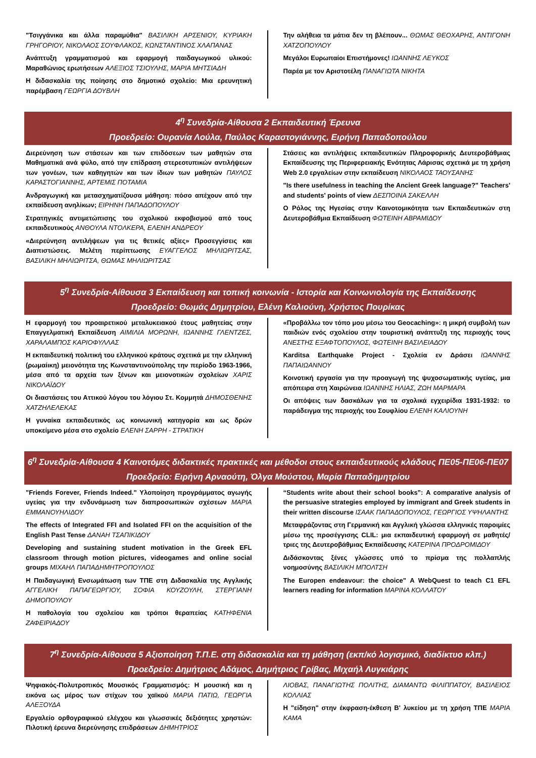"Τσιγγάνικα και άλλα παραμύθια" ΒΑΣΙΛΙΚΗ ΑΡΣΕΝΙΟΥ, ΚΥΡΙΑΚΗ ΓΡΗΓΟΡΙΟΥ, ΝΙΚΟΛΑΟΣ ΣΟΥΦΛΑΚΟΣ, ΚΩΝΣΤΑΝΤΙΝΟΣ ΧΛΑΠΑΝΑΣ
Ανάπτυξη γραμματισμού και εφαρμογή παιδαγωγικού υλικού: Μαραθώνιος ερωτήσεων ΑΛΕΞΙΟΣ ΤΣΙΟΥΛΗΣ, ΜΑΡΙΑ ΜΗΤΣΙΑΔΗ
Η διδασκαλία της ποίησης στο δημοτικό σχολείο: Μια ερευνητική παρέμβαση ΓΕΩΡΓΙΑ ΔΟΥΒΛΗ
Την αλήθεια τα μάτια δεν τη βλέπουν... ΘΩΜΑΣ ΘΕΟΧΑΡΗΣ, ΑΝΤΙΓΟΝΗ ΧΑΤΖΟΠΟΥΛΟΥ
Μεγάλοι Ευρωπαίοι Επιστήμονες! ΙΩΑΝΝΗΣ ΛΕΥΚΟΣ
Παρέα με τον Αριστοτέλη ΠΑΝΑΓΙΩΤΑ ΝΙΚΗΤΑ
4<sup>η</sup> Συνεδρία-Αίθουσα 2 Εκπαιδευτική Έρευνα
Προεδρείο: Ουρανία Λούλα, Παύλος Καραστογιάννης, Ειρήνη Παπαδοπούλου
Διερεύνηση των στάσεων και των επιδόσεων των μαθητών στα Μαθηματικά ανά φύλο, από την επίδραση στερεοτυπικών αντιλήψεων των γονέων, των καθηγητών και των ίδιων των μαθητών ΠΑΥΛΟΣ ΚΑΡΑΣΤΟΓΙΑΝΝΗΣ, ΑΡΤΕΜΙΣ ΠΟΤΑΜΙΑ
Ανδραγωγική και μετασχηματίζουσα μάθηση: πόσο απέχουν από την εκπαίδευση ανηλίκων; ΕΙΡΗΝΗ ΠΑΠΑΔΟΠΟΥΛΟΥ
Στρατηγικές αντιμετώπισης του σχολικού εκφοβισμού από τους εκπαιδευτικούς ΑΝΘΟΥΛΑ ΝΤΟΛΚΕΡΑ, ΕΛΕΝΗ ΑΝΔΡΕΟΥ
«Διερεύνηση αντιλήψεων για τις θετικές αξίες» Προσεγγίσεις και Διαπιστώσεις. Μελέτη περίπτωσης ΕΥΑΓΓΕΛΟΣ ΜΗΛΙΩΡΙΤΣΑΣ, ΒΑΣΙΛΙΚΗ ΜΗΛΙΩΡΙΤΣΑ, ΘΩΜΑΣ ΜΗΛΙΩΡΙΤΣΑΣ
Στάσεις και αντιλήψεις εκπαιδευτικών Πληροφορικής Δευτεροβάθμιας Εκπαίδευσης της Περιφερειακής Ενότητας Λάρισας σχετικά με τη χρήση Web 2.0 εργαλείων στην εκπαίδευση ΝΙΚΟΛΑΟΣ ΤΑΟΥΣΑΝΗΣ
"Is there usefulness in teaching the Ancient Greek language?" Teachers' and students' points of view ΔΕΣΠΟΙΝΑ ΣΑΚΕΛΛΗ
Ο Ρόλος της Ηγεσίας στην Καινοτομικότητα των Εκπαιδευτικών στη Δευτεροβάθμια Εκπαίδευση ΦΩΤΕΙΝΗ ΑΒΡΑΜΙΔΟΥ
5<sup>η</sup> Συνεδρία-Αίθουσα 3 Εκπαίδευση και τοπική κοινωνία - Ιστορία και Κοινωνιολογία της Εκπαίδευσης
Προεδρείο: Θωμάς Δημητρίου, Ελένη Καλιούνη, Χρήστος Πουρίκας
Η εφαρμογή του προαιρετικού μεταλυκειακού έτους μαθητείας στην Επαγγελματική Εκπαίδευση ΑΙΜΙΛΙΑ ΜΟΡΩΝΗ, ΙΩΑΝΝΗΣ ΓΛΕΝΤΖΕΣ, ΧΑΡΑΛΑΜΠΟΣ ΚΑΡΙΟΦΥΛΛΑΣ
Η εκπαιδευτική πολιτική του ελληνικού κράτους σχετικά με την ελληνική (ρωμαίικη) μειονότητα της Κωνσταντινούπολης την περίοδο 1963-1966, μέσα από τα αρχεία των ξένων και μειονοτικών σχολείων ΧΑΡΙΣ ΝΙΚΟΛΑΪΔΟΥ
Οι διαστάσεις του Αττικού λόγου του λόγιου Στ. Κομμητά ΔΗΜΟΣΘΕΝΗΣ ΧΑΤΖΗΛΕΛΕΚΑΣ
Η γυναίκα εκπαιδευτικός ως κοινωνική κατηγορία και ως δρών υποκείμενο μέσα στο σχολείο ΕΛΕΝΗ ΣΑΡΡΗ - ΣΤΡΑΤΙΚΗ
«Προβάλλω τον τόπο μου μέσω του Geocaching»: η μικρή συμβολή των παιδιών ενός σχολείου στην τουριστική ανάπτυξη της περιοχής τους ΑΝΕΣΤΗΣ ΕΞΑΦΤΟΠΟΥΛΟΣ, ΦΩΤΕΙΝΗ ΒΑΣΙΛΕΙΑΔΟΥ
Karditsa Earthquake Project - Σχολεία εν Δράσει ΙΩΑΝΝΗΣ ΠΑΠΑΙΩΑΝΝΟΥ
Κοινοτική εργασία για την προαγωγή της ψυχοσωματικής υγείας, μια απόπειρα στη Χαιρώνεια ΙΩΑΝΝΗΣ ΗΛΙΑΣ, ΖΩΗ ΜΑΡΜΑΡΑ
Οι απόψεις των δασκάλων για τα σχολικά εγχειρίδια 1931-1932: το παράδειγμα της περιοχής του Σουφλίου ΕΛΕΝΗ ΚΑΛΙΟΥΝΗ
6<sup>η</sup> Συνεδρία-Αίθουσα 4 Καινοτόμες διδακτικές πρακτικές και μέθοδοι στους εκπαιδευτικούς κλάδους ΠΕ05-ΠΕ06-ΠΕ07
Προεδρείο: Ειρήνη Αρναούτη, Όλγα Μούστου, Μαρία Παπαδημητρίου
"Friends Forever, Friends Indeed." Υλοποίηση προγράμματος αγωγής υγείας για την ενδυνάμωση των διαπροσωπικών σχέσεων ΜΑΡΙΑ ΕΜΜΑΝΟΥΗΛΙΔΟΥ
The effects of Integrated FFI and Isolated FFI on the acquisition of the English Past Tense ΔΑΝΑΗ ΤΣΑΠΙΚΙΔΟΥ
Developing and sustaining student motivation in the Greek EFL classroom through motion pictures, videogames and online social groups ΜΙΧΑΗΛ ΠΑΠΑΔΗΜΗΤΡΟΠΟΥΛΟΣ
Η Παιδαγωγική Ενσωμάτωση των ΤΠΕ στη Διδασκαλία της Αγγλικής ΑΓΓΕΛΙΚΗ ΠΑΠΑΓΕΩΡΓΙΟΥ, ΣΟΦΙΑ ΚΟΥΖΟΥΛΗ, ΣΤΕΡΓΙΑΝΗ ΔΗΜΟΠΟΥΛΟΥ
Η παθολογία του σχολείου και τρόποι θεραπείας ΚΑΤΗΦΕΝΙΑ ΖΑΦΕΙΡΙΑΔΟΥ
“Students write about their school books”: A comparative analysis of the persuasive strategies employed by immigrant and Greek students in their written discourse ΙΣΑΑΚ ΠΑΠΑΔΟΠΟΥΛΟΣ, ΓΕΩΡΓΙΟΣ ΥΨΗΛΑΝΤΗΣ
Μεταφράζοντας στη Γερμανική και Αγγλική γλώσσα ελληνικές παροιμίες μέσω της προσέγγισης CLIL: μια εκπαιδευτική εφαρμογή σε μαθητές/τριες της Δευτεροβάθμιας Εκπαίδευσης ΚΑΤΕΡΙΝΑ ΠΡΟΔΡΟΜΙΔΟΥ
Διδάσκοντας ξένες γλώσσες υπό το πρίσμα της πολλαπλής νοημοσύνης ΒΑΣΙΛΙΚΗ ΜΠΟΛΤΣΗ
The Europen endeavour: the choice" A WebQuest to teach C1 EFL learners reading for information ΜΑΡΙΝΑ ΚΟΛΛΑΤΟΥ
7<sup>η</sup> Συνεδρία-Αίθουσα 5 Αξιοποίηση Τ.Π.Ε. στη διδασκαλία και τη μάθηση (εκπ/κό λογισμικό, διαδίκτυο κλπ.)
Προεδρείο: Δημήτριος Αδάμος, Δημήτριος Γρίβας, Μιχαήλ Λυγκιάρης
Ψηφιακός-Πολυτροπικός Μουσικός Γραμματισμός: Η μουσική και η εικόνα ως μέρος των στίχων του χαϊκού ΜΑΡΙΑ ΠΑΤΙΩ, ΓΕΩΡΓΙΑ ΑΛΕΞΟΥΔΑ
Εργαλείο ορθογραφικού ελέγχου και γλωσσικές δεξιότητες χρηστών: Πιλοτική έρευνα διερεύνησης επιδράσεων ΔΗΜΗΤΡΙΟΣ
ΛΙΟΒΑΣ, ΠΑΝΑΓΙΩΤΗΣ ΠΟΛΙΤΗΣ, ΔΙΑΜΑΝΤΩ ΦΙΛΙΠΠΑΤΟΥ, ΒΑΣΙΛΕΙΟΣ ΚΟΛΛΙΑΣ
Η "είδηση" στην έκφραση-έκθεση Β' λυκείου με τη χρήση ΤΠΕ ΜΑΡΙΑ ΚΑΜΑ